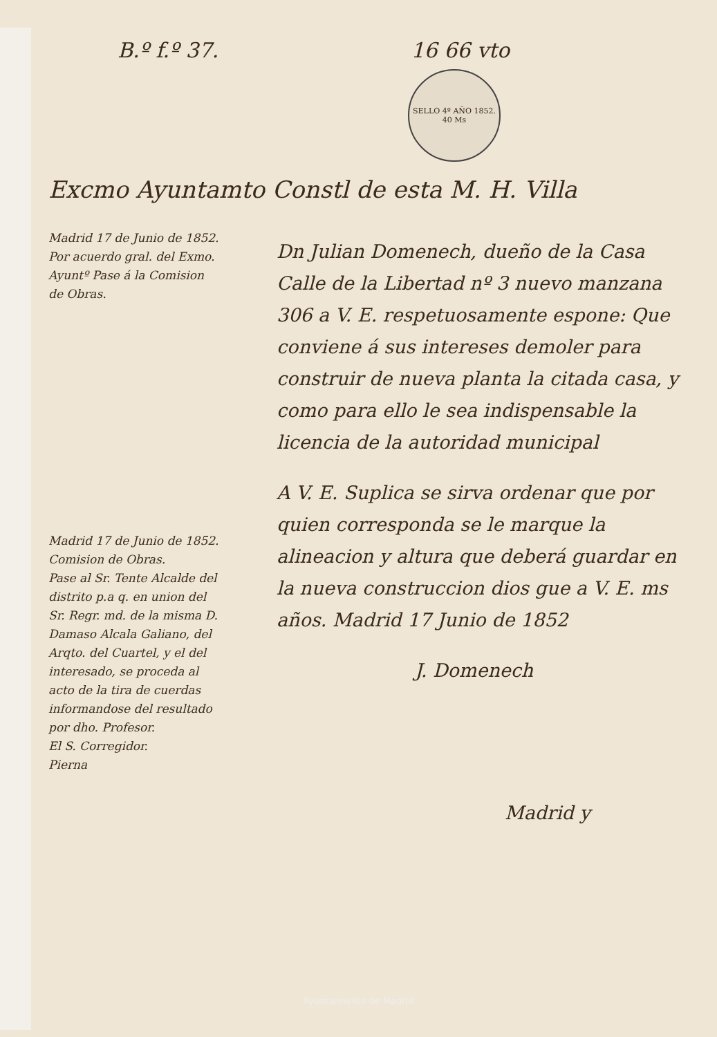B.º f.º 37. 16 66 vto
SELLO 4º AÑO 1852.
40 Ms
Excmo Ayuntamto Constl de esta M. H. Villa
Madrid 17 de Junio de 1852.
Por acuerdo gral. del Exmo. Ayuntº Pase á la Comision de Obras.
Madrid 17 de Junio de 1852.
Comision de Obras.
Pase al Sr. Tente Alcalde del distrito p.a q. en union del Sr. Regr. md. de la misma D. Damaso Alcala Galiano, del Arqto. del Cuartel, y el del interesado, se proceda al acto de la tira de cuerdas informandose del resultado por dho. Profesor.
El S. Corregidor.
Pierna
Dn Julian Domenech, dueño de la Casa Calle de la Libertad nº 3 nuevo manzana 306 a V. E. respetuosamente espone: Que conviene á sus intereses demoler para construir de nueva planta la citada casa, y como para ello le sea indispensable la licencia de la autoridad municipal
A V. E. Suplica se sirva ordenar que por quien corresponda se le marque la alineacion y altura que deberá guardar en la nueva construccion dios gue a V. E. ms años. Madrid 17 Junio de 1852
J. Domenech
Madrid y
Ayuntamiento de Madrid